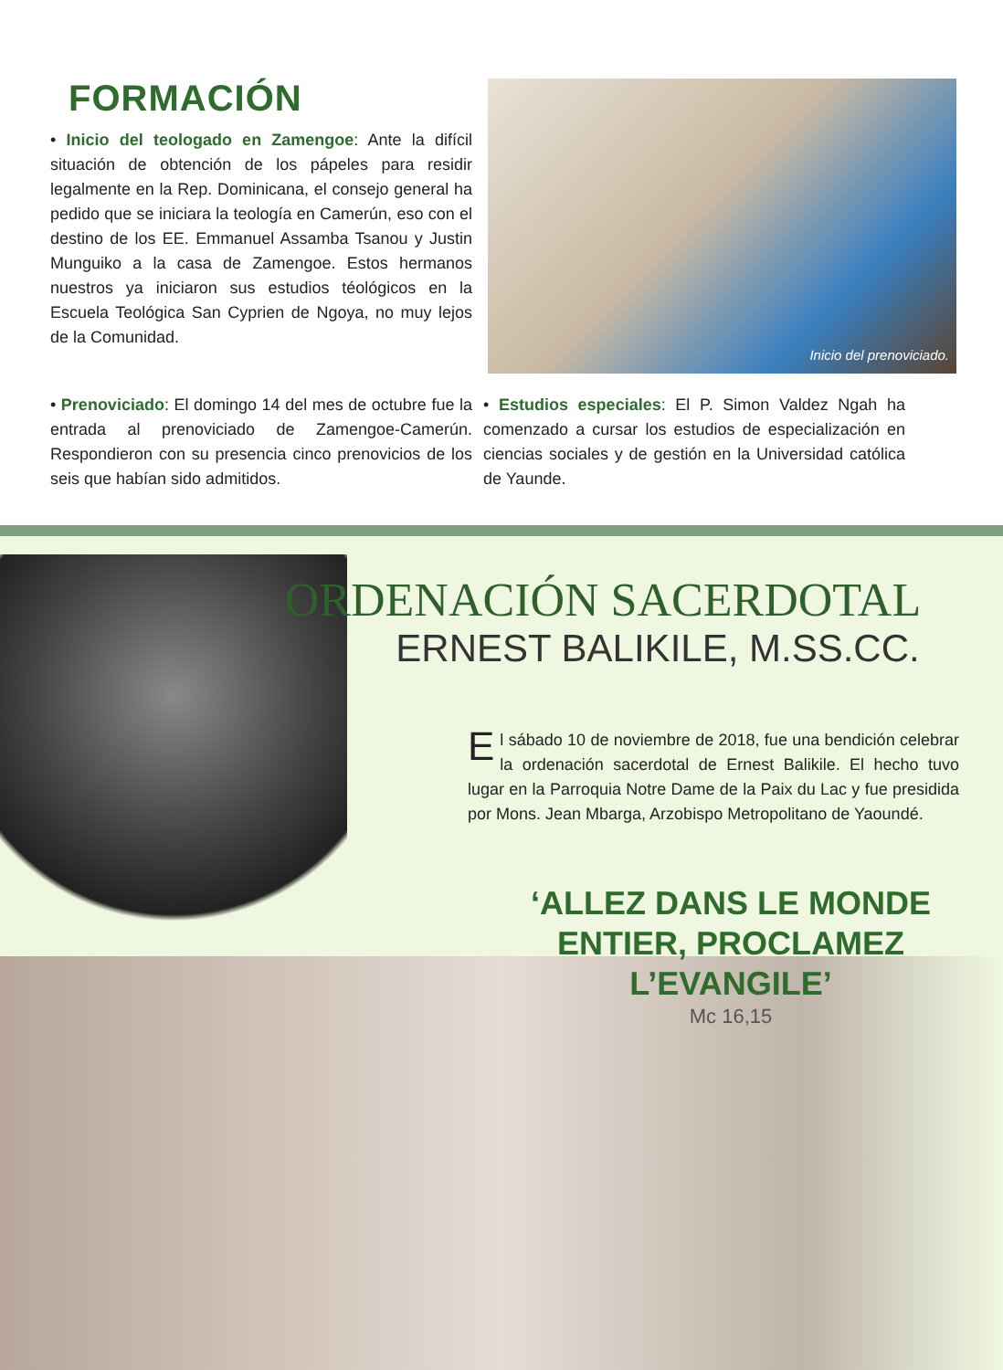FORMACIÓN
• Inicio del teologado en Zamengoe: Ante la difícil situación de obtención de los pápeles para residir legalmente en la Rep. Dominicana, el consejo general ha pedido que se iniciara la teología en Camerún, eso con el destino de los EE. Emmanuel Assamba Tsanou y Justin Munguiko a la casa de Zamengoe. Estos hermanos nuestros ya iniciaron sus estudios téológicos en la Escuela Teológica San Cyprien de Ngoya, no muy lejos de la Comunidad.
Inicio del prenoviciado.
• Prenoviciado: El domingo 14 del mes de octubre fue la entrada al prenoviciado de Zamengoe-Camerún. Respondieron con su presencia cinco prenovicios de los seis que habían sido admitidos.
• Estudios especiales: El P. Simon Valdez Ngah ha comenzado a cursar los estudios de especialización en ciencias sociales y de gestión en la Universidad católica de Yaunde.
ORDENACIÓN SACERDOTAL
ERNEST BALIKILE, M.SS.CC.
El sábado 10 de noviembre de 2018, fue una bendición celebrar la ordenación sacerdotal de Ernest Balikile. El hecho tuvo lugar en la Parroquia Notre Dame de la Paix du Lac y fue presidida por Mons. Jean Mbarga, Arzobispo Metropolitano de Yaoundé.
‘ALLEZ DANS LE MONDE ENTIER, PROCLAMEZ L’EVANGILE’
Mc 16,15